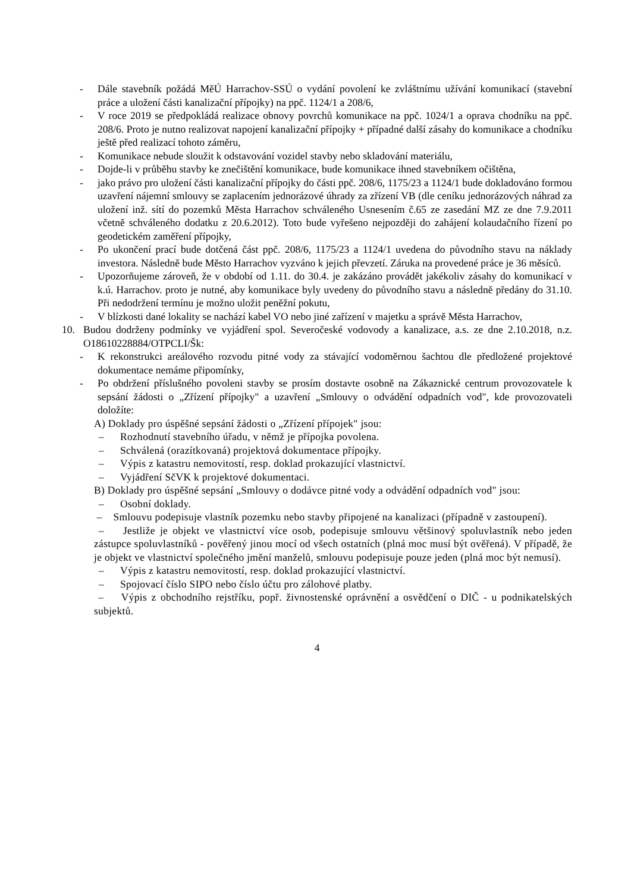- Dále stavebník požádá MěÚ Harrachov-SSÚ o vydání povolení ke zvláštnímu užívání komunikací (stavební práce a uložení části kanalizační přípojky) na ppč. 1124/1 a 208/6,
- V roce 2019 se předpokládá realizace obnovy povrchů komunikace na ppč. 1024/1 a oprava chodníku na ppč. 208/6. Proto je nutno realizovat napojení kanalizační přípojky + případné další zásahy do komunikace a chodníku ještě před realizací tohoto záměru,
- Komunikace nebude sloužit k odstavování vozidel stavby nebo skladování materiálu,
- Dojde-li v průběhu stavby ke znečištění komunikace, bude komunikace ihned stavebníkem očištěna,
- jako právo pro uložení části kanalizační přípojky do části ppč. 208/6, 1175/23 a 1124/1 bude dokladováno formou uzavření nájemní smlouvy se zaplacením jednorázové úhrady za zřízení VB (dle ceníku jednorázových náhrad za uložení inž. sítí do pozemků Města Harrachov schváleného Usnesením č.65 ze zasedání MZ ze dne 7.9.2011 včetně schváleného dodatku z 20.6.2012). Toto bude vyřešeno nejpozději do zahájení kolaudačního řízení po geodetickém zaměření přípojky,
- Po ukončení prací bude dotčená část ppč. 208/6, 1175/23 a 1124/1 uvedena do původního stavu na náklady investora. Následně bude Město Harrachov vyzváno k jejich převzetí. Záruka na provedené práce je 36 měsíců.
- Upozorňujeme zároveň, že v období od 1.11. do 30.4. je zakázáno provádět jakékoliv zásahy do komunikací v k.ú. Harrachov. proto je nutné, aby komunikace byly uvedeny do původního stavu a následně předány do 31.10. Při nedodržení termínu je možno uložit peněžní pokutu,
- V blízkosti dané lokality se nachází kabel VO nebo jiné zařízení v majetku a správě Města Harrachov,
10. Budou dodrženy podmínky ve vyjádření spol. Severočeské vodovody a kanalizace, a.s. ze dne 2.10.2018, n.z. O18610228884/OTPCLI/Šk:
- K rekonstrukci areálového rozvodu pitné vody za stávající vodoměrnou šachtou dle předložené projektové dokumentace nemáme připomínky,
- Po obdržení příslušného povoleni stavby se prosím dostavte osobně na Zákaznické centrum provozovatele k sepsání žádosti o „Zřízení přípojky" a uzavření „Smlouvy o odvádění odpadních vod", kde provozovateli doložíte:
A) Doklady pro úspěšné sepsání žádosti o „Zřízení přípojek" jsou:
– Rozhodnutí stavebního úřadu, v němž je přípojka povolena.
– Schválená (orazítkovaná) projektová dokumentace přípojky.
– Výpis z katastru nemovitostí, resp. doklad prokazující vlastnictví.
– Vyjádření SčVK k projektové dokumentaci.
B) Doklady pro úspěšné sepsání „Smlouvy o dodávce pitné vody a odvádění odpadních vod" jsou:
– Osobní doklady.
– Smlouvu podepisuje vlastník pozemku nebo stavby připojené na kanalizaci (případně v zastoupení).
– Jestliže je objekt ve vlastnictví více osob, podepisuje smlouvu většinový spoluvlastník nebo jeden zástupce spoluvlastníků - pověřený jinou mocí od všech ostatních (plná moc musí být ověřená). V případě, že je objekt ve vlastnictví společného jmění manželů, smlouvu podepisuje pouze jeden (plná moc být nemusí).
– Výpis z katastru nemovitostí, resp. doklad prokazující vlastnictví.
– Spojovací číslo SIPO nebo číslo účtu pro zálohové platby.
– Výpis z obchodního rejstříku, popř. živnostenské oprávnění a osvědčení o DIČ - u podnikatelských subjektů.
4